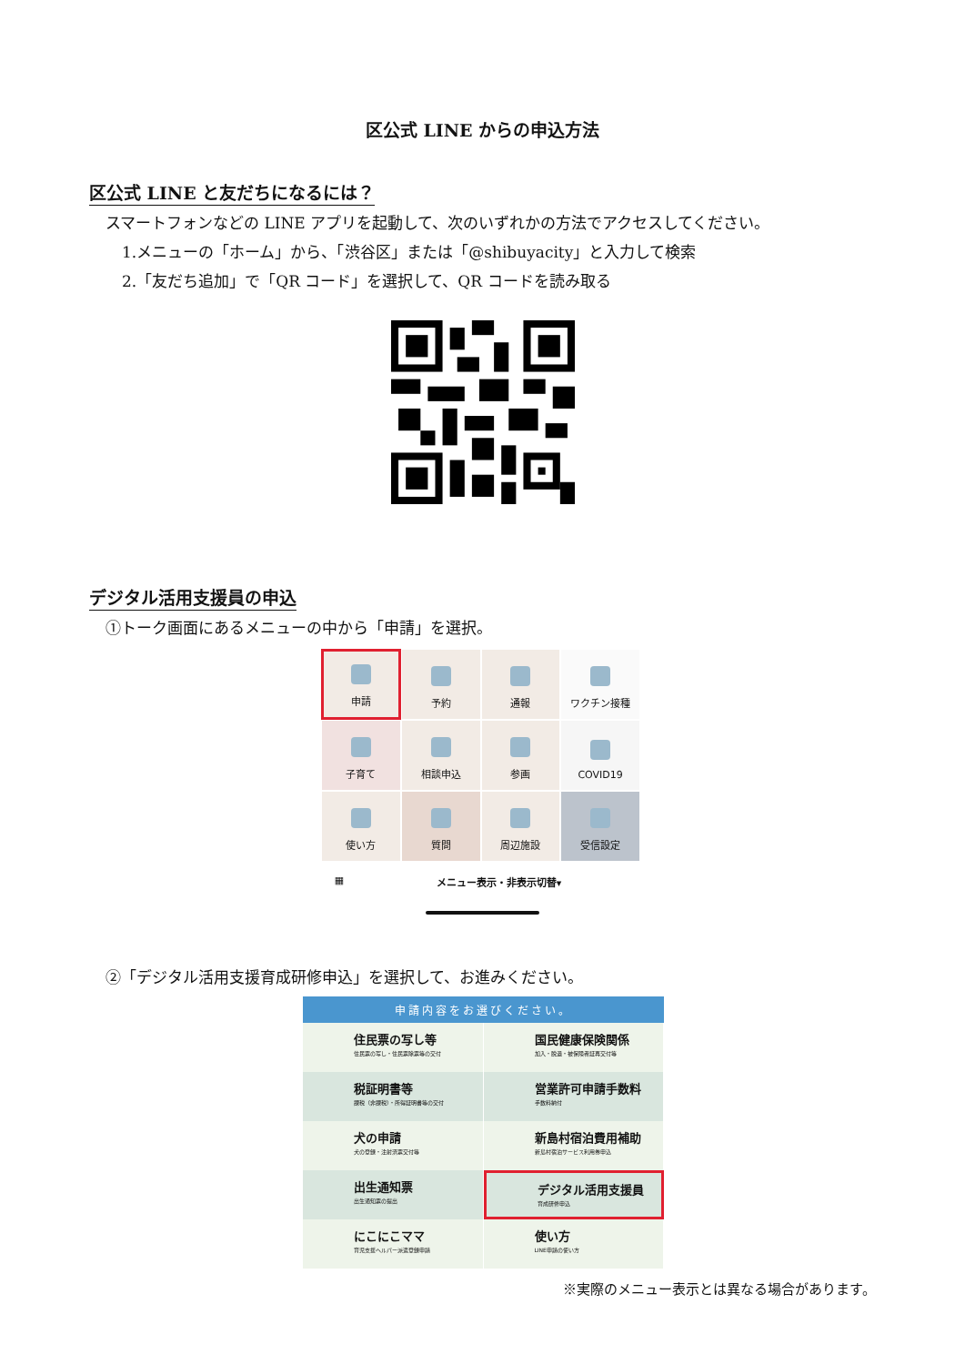区公式 LINE からの申込方法
区公式 LINE と友だちになるには？
スマートフォンなどの LINE アプリを起動して、次のいずれかの方法でアクセスしてください。
1.メニューの「ホーム」から、「渋谷区」または「@shibuyacity」と入力して検索
2.「友だち追加」で「QR コード」を選択して、QR コードを読み取る
デジタル活用支援員の申込
①トーク画面にあるメニューの中から「申請」を選択。
申請
予約
通報
ワクチン接種
子育て
相談申込
参画
COVID19
使い方
質問
周辺施設
受信設定
▦ メニュー表示・非表示切替▾
②「デジタル活用支援育成研修申込」を選択して、お進みください。
申請内容をお選びください。
住民票の写し等
住民票の写し・住民票除票等の交付
国民健康保険関係
加入・脱退・被保険者証再交付等
税証明書等
課税（非課税）・所得証明書等の交付
営業許可申請手数料
手数料納付
犬の申請
犬の登録・注射済票交付等
新島村宿泊費用補助
新島村宿泊サービス利用券申込
出生通知票
出生通知票の提出
デジタル活用支援員
育成研修申込
にこにこママ
育児支援ヘルパー派遣登録申請
使い方
LINE申請の使い方
※実際のメニュー表示とは異なる場合があります。